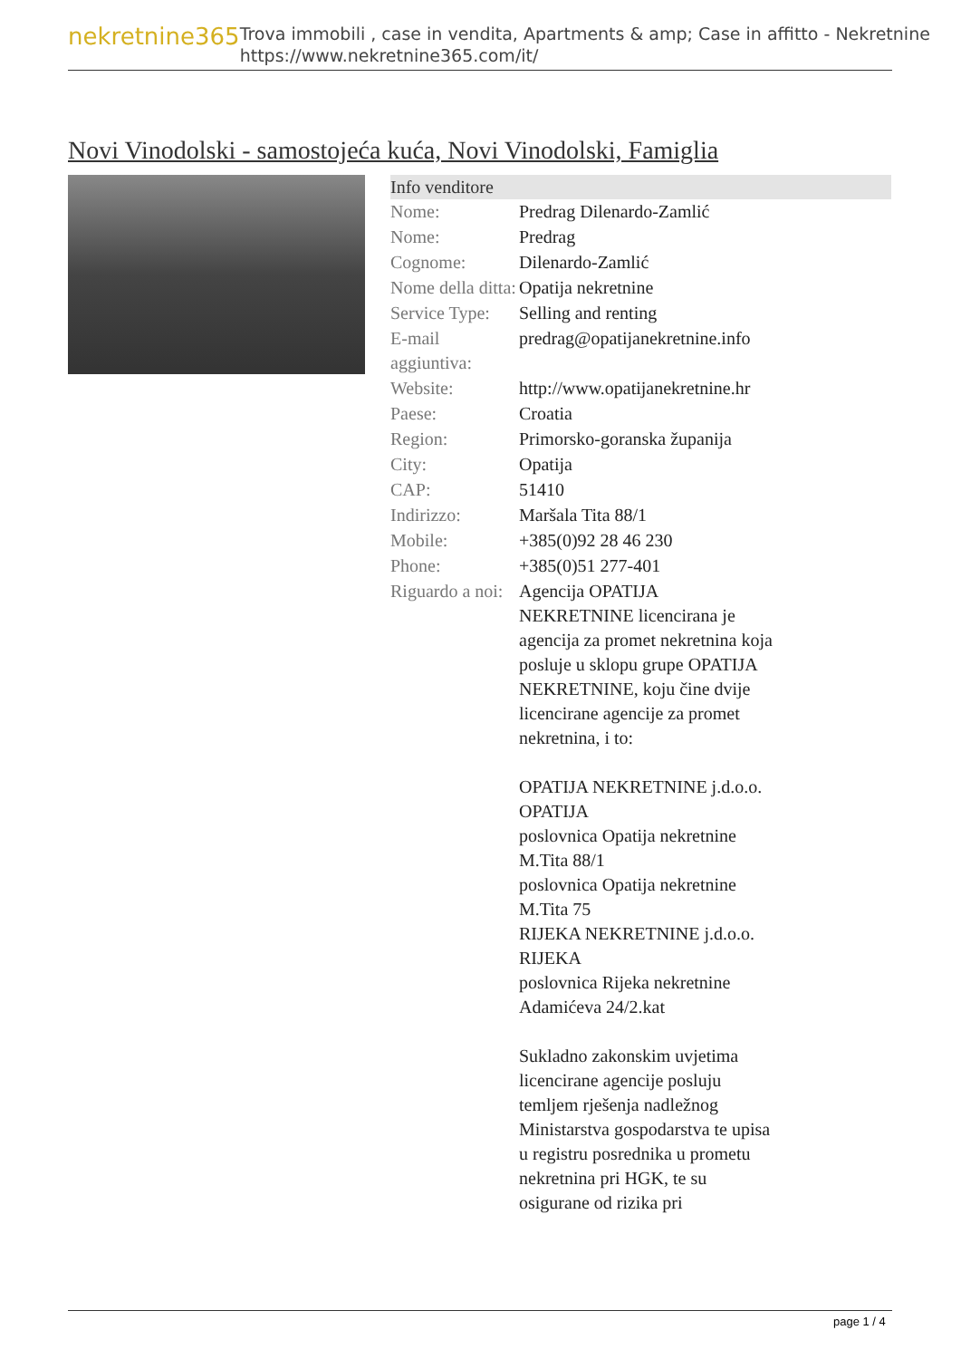nekretnine365
Trova immobili , case in vendita, Apartments & amp; Case in affitto - Nekretnine
https://www.nekretnine365.com/it/
Novi Vinodolski - samostojeća kuća, Novi Vinodolski, Famiglia
Info venditore
| Nome: | Predrag Dilenardo-Zamlić |
| Nome: | Predrag |
| Cognome: | Dilenardo-Zamlić |
| Nome della ditta: | Opatija nekretnine |
| Service Type: | Selling and renting |
| E-mail aggiuntiva: | predrag@opatijanekretnine.info |
| Website: | http://www.opatijanekretnine.hr |
| Paese: | Croatia |
| Region: | Primorsko-goranska županija |
| City: | Opatija |
| CAP: | 51410 |
| Indirizzo: | Maršala Tita 88/1 |
| Mobile: | +385(0)92 28 46 230 |
| Phone: | +385(0)51 277-401 |
| Riguardo a noi: | Agencija OPATIJA NEKRETNINE licencirana je agencija za promet nekretnina koja posluje u sklopu grupe OPATIJA NEKRETNINE, koju čine dvije licencirane agencije za promet nekretnina, i to: OPATIJA NEKRETNINE j.d.o.o. OPATIJA poslovnica Opatija nekretnine M.Tita 88/1 poslovnica Opatija nekretnine M.Tita 75 RIJEKA NEKRETNINE j.d.o.o. RIJEKA poslovnica Rijeka nekretnine Adamićeva 24/2.kat Sukladno zakonskim uvjetima licencirane agencije posluju temljem rješenja nadležnog Ministarstva gospodarstva te upisa u registru posrednika u prometu nekretnina pri HGK, te su osigurane od rizika pri |
page 1 / 4